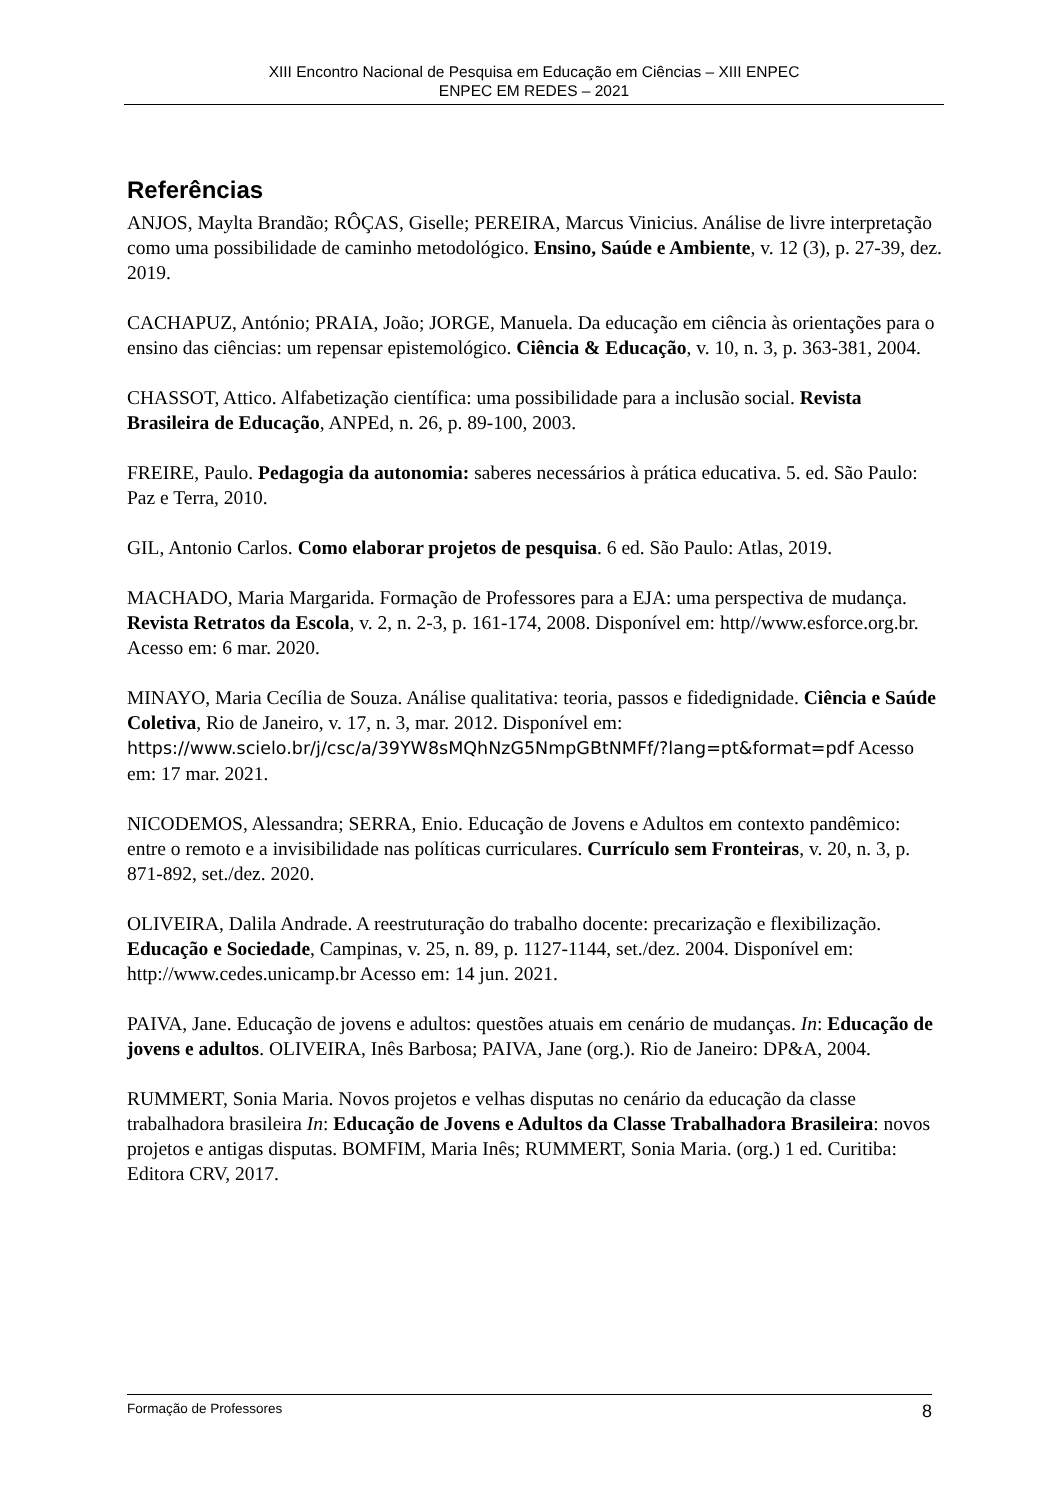XIII Encontro Nacional de Pesquisa em Educação em Ciências – XIII ENPEC
ENPEC EM REDES – 2021
Referências
ANJOS, Maylta Brandão; RÔÇAS, Giselle; PEREIRA, Marcus Vinicius. Análise de livre interpretação como uma possibilidade de caminho metodológico. Ensino, Saúde e Ambiente, v. 12 (3), p. 27-39, dez. 2019.
CACHAPUZ, António; PRAIA, João; JORGE, Manuela. Da educação em ciência às orientações para o ensino das ciências: um repensar epistemológico. Ciência & Educação, v. 10, n. 3, p. 363-381, 2004.
CHASSOT, Attico. Alfabetização científica: uma possibilidade para a inclusão social. Revista Brasileira de Educação, ANPEd, n. 26, p. 89-100, 2003.
FREIRE, Paulo. Pedagogia da autonomia: saberes necessários à prática educativa. 5. ed. São Paulo: Paz e Terra, 2010.
GIL, Antonio Carlos. Como elaborar projetos de pesquisa. 6 ed. São Paulo: Atlas, 2019.
MACHADO, Maria Margarida. Formação de Professores para a EJA: uma perspectiva de mudança. Revista Retratos da Escola, v. 2, n. 2-3, p. 161-174, 2008. Disponível em: http//www.esforce.org.br. Acesso em: 6 mar. 2020.
MINAYO, Maria Cecília de Souza. Análise qualitativa: teoria, passos e fidedignidade. Ciência e Saúde Coletiva, Rio de Janeiro, v. 17, n. 3, mar. 2012. Disponível em: https://www.scielo.br/j/csc/a/39YW8sMQhNzG5NmpGBtNMFf/?lang=pt&format=pdf Acesso em: 17 mar. 2021.
NICODEMOS, Alessandra; SERRA, Enio. Educação de Jovens e Adultos em contexto pandêmico: entre o remoto e a invisibilidade nas políticas curriculares. Currículo sem Fronteiras, v. 20, n. 3, p. 871-892, set./dez. 2020.
OLIVEIRA, Dalila Andrade. A reestruturação do trabalho docente: precarização e flexibilização. Educação e Sociedade, Campinas, v. 25, n. 89, p. 1127-1144, set./dez. 2004. Disponível em: http://www.cedes.unicamp.br Acesso em: 14 jun. 2021.
PAIVA, Jane. Educação de jovens e adultos: questões atuais em cenário de mudanças. In: Educação de jovens e adultos. OLIVEIRA, Inês Barbosa; PAIVA, Jane (org.). Rio de Janeiro: DP&A, 2004.
RUMMERT, Sonia Maria. Novos projetos e velhas disputas no cenário da educação da classe trabalhadora brasileira In: Educação de Jovens e Adultos da Classe Trabalhadora Brasileira: novos projetos e antigas disputas. BOMFIM, Maria Inês; RUMMERT, Sonia Maria. (org.) 1 ed. Curitiba: Editora CRV, 2017.
Formação de Professores 8